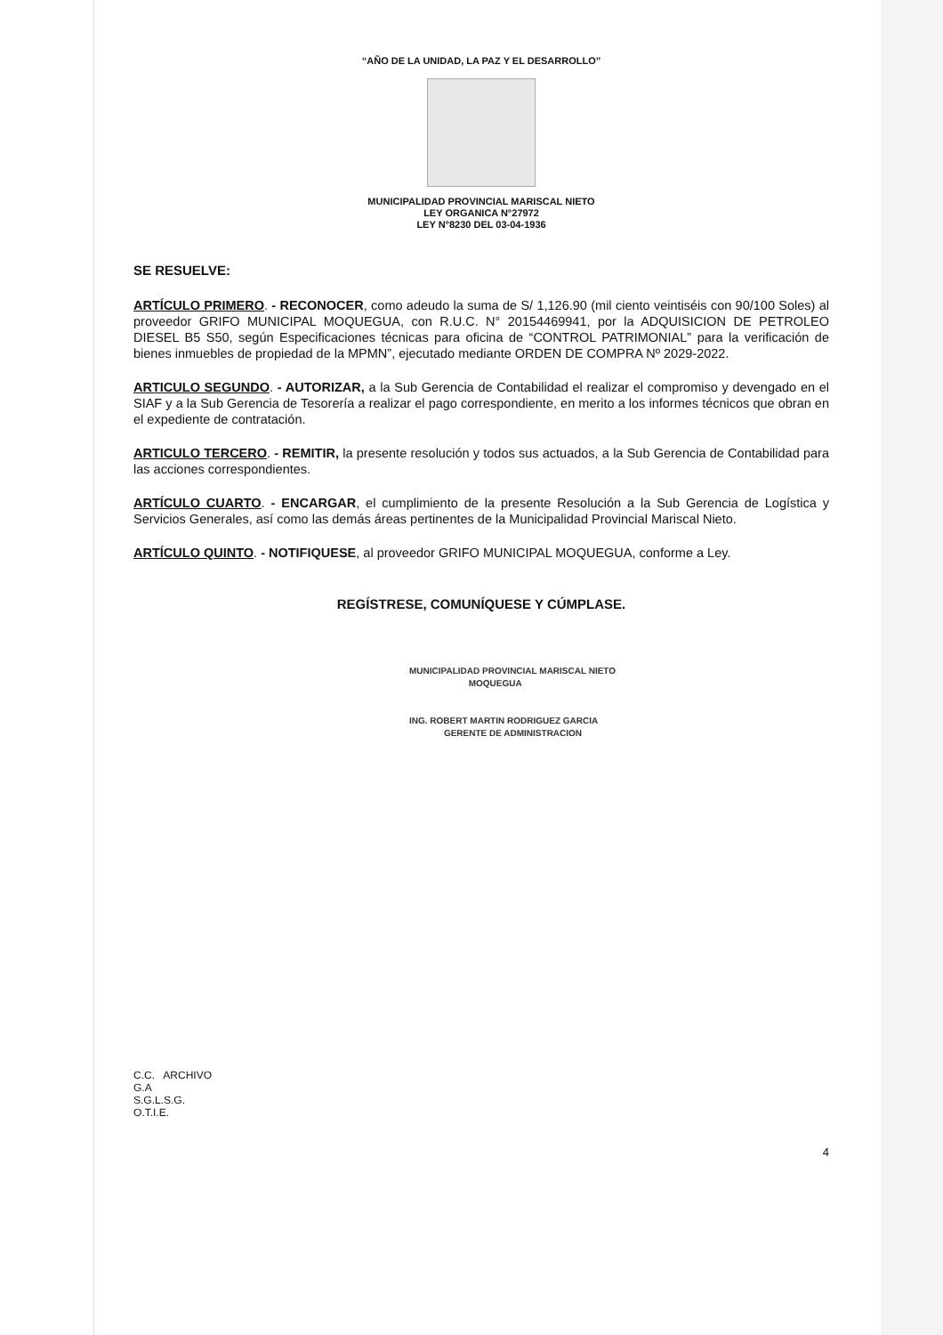“AÑO DE LA UNIDAD, LA PAZ Y EL DESARROLLO”
MUNICIPALIDAD PROVINCIAL MARISCAL NIETO
LEY ORGANICA N°27972
LEY N°8230 DEL 03-04-1936
SE RESUELVE:
ARTÍCULO PRIMERO. - RECONOCER, como adeudo la suma de S/ 1,126.90 (mil ciento veintiséis con 90/100 Soles) al proveedor GRIFO MUNICIPAL MOQUEGUA, con R.U.C. N° 20154469941, por la ADQUISICION DE PETROLEO DIESEL B5 S50, según Especificaciones técnicas para oficina de “CONTROL PATRIMONIAL” para la verificación de bienes inmuebles de propiedad de la MPMN”, ejecutado mediante ORDEN DE COMPRA Nº 2029-2022.
ARTICULO SEGUNDO. - AUTORIZAR, a la Sub Gerencia de Contabilidad el realizar el compromiso y devengado en el SIAF y a la Sub Gerencia de Tesorería a realizar el pago correspondiente, en merito a los informes técnicos que obran en el expediente de contratación.
ARTICULO TERCERO. - REMITIR, la presente resolución y todos sus actuados, a la Sub Gerencia de Contabilidad para las acciones correspondientes.
ARTÍCULO CUARTO. - ENCARGAR, el cumplimiento de la presente Resolución a la Sub Gerencia de Logística y Servicios Generales, así como las demás áreas pertinentes de la Municipalidad Provincial Mariscal Nieto.
ARTÍCULO QUINTO. - NOTIFIQUESE, al proveedor GRIFO MUNICIPAL MOQUEGUA, conforme a Ley.
REGÍSTRESE, COMUNÍQUESE Y CÚMPLASE.
MUNICIPALIDAD PROVINCIAL MARISCAL NIETO
MOQUEGUA
ING. ROBERT MARTIN RODRIGUEZ GARCIA
GERENTE DE ADMINISTRACION
C.C. ARCHIVO
G.A
S.G.L.S.G.
O.T.I.E.
4